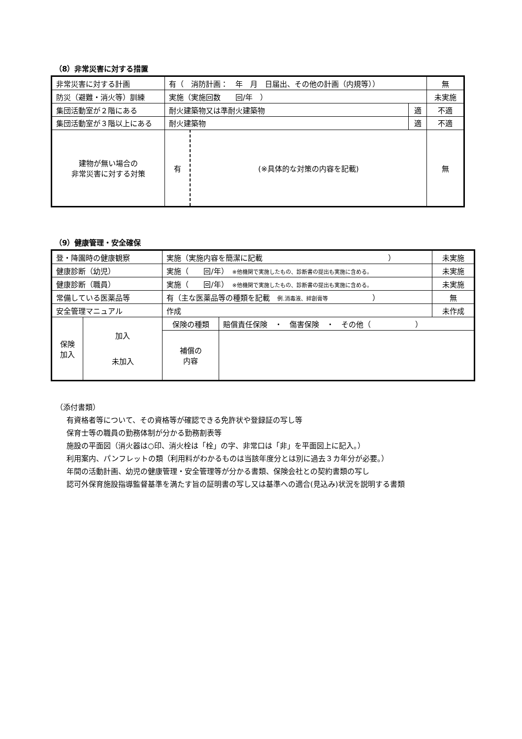（8）非常災害に対する措置
| 非常災害に対する計画 | 有（ 消防計画： 年 月 日届出、その他の計画（内規等）） | | | 無 |
| 防災（避難・消火等）訓練 | 実施（実施回数 回/年 ） | | | 未実施 |
| 集団活動室が２階にある | 耐火建築物又は準耐火建築物 | | 適 | 不適 |
| 集団活動室が３階以上にある | 耐火建築物 | | 適 | 不適 |
| 建物が無い場合の 非常災害に対する対策 | 有 | (※具体的な対策の内容を記載) | | 無 |
（9）健康管理・安全確保
| 登・降園時の健康観察 | | 実施（実施内容を簡潔に記載 ） | | 未実施 |
| 健康診断（幼児） | | 実施（ 回/年） ※他機関で実施したもの、診断書の提出も実施に含める。 | | 未実施 |
| 健康診断（職員） | | 実施（ 回/年） ※他機関で実施したもの、診断書の提出も実施に含める。 | | 未実施 |
| 常備している医薬品等 | | 有（主な医薬品等の種類を記載 例.消毒液、絆創膏等 ） | | 無 |
| 安全管理マニュアル | | 作成 | | 未作成 |
| 保険 加入 | 加入 未加入 | 保険の種類 | 賠償責任保険 ・ 傷害保険 ・ その他（ ） | |
| | | 補償の 内容 | | |
（添付書類）
有資格者等について、その資格等が確認できる免許状や登録証の写し等
保育士等の職員の勤務体制が分かる勤務割表等
施設の平面図（消火器は○印、消火栓は「栓」の字、非常口は「非」を平面図上に記入。）
利用案内、パンフレットの類（利用料がわかるものは当該年度分とは別に過去３カ年分が必要。）
年間の活動計画、幼児の健康管理・安全管理等が分かる書類、保険会社との契約書類の写し
認可外保育施設指導監督基準を満たす旨の証明書の写し又は基準への適合(見込み)状況を説明する書類